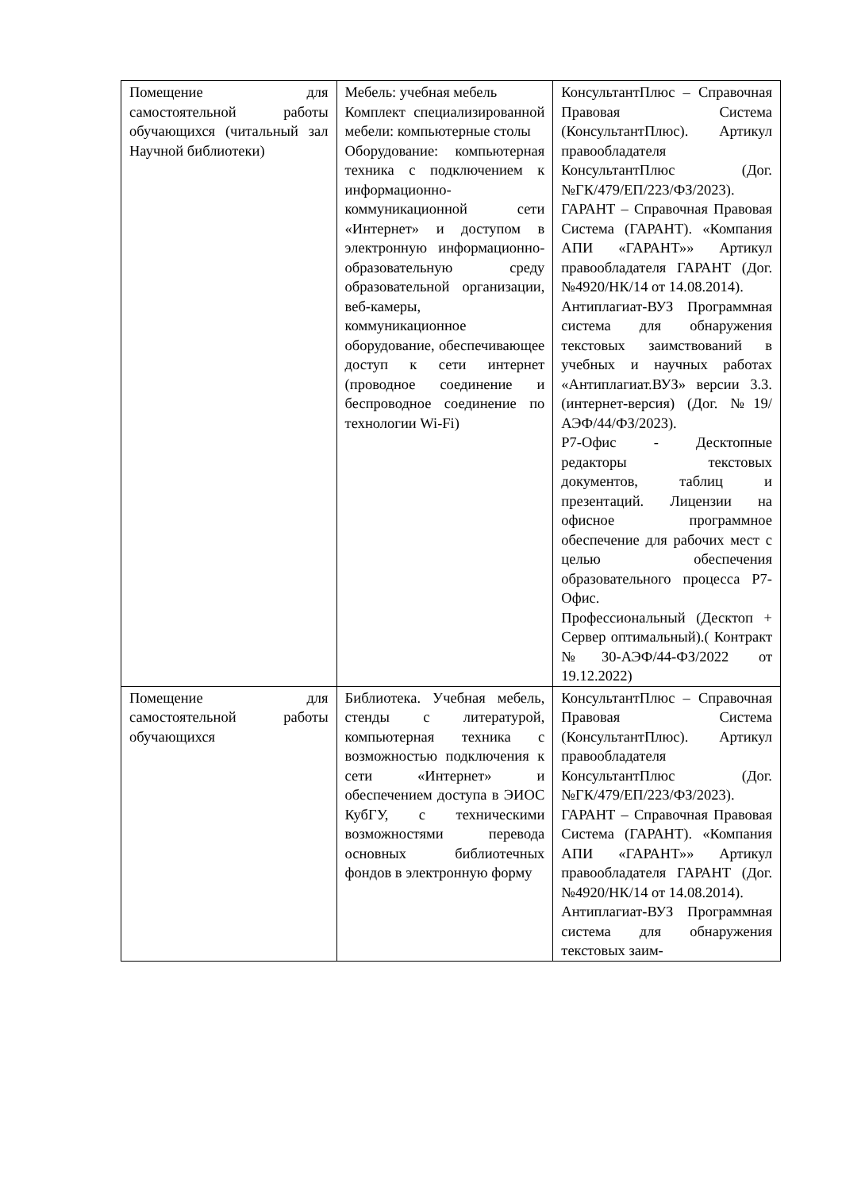| Помещение для самостоятельной работы обучающихся (читальный зал Научной библиотеки) | Мебель: учебная мебель Комплект специализированной мебели: компьютерные столы Оборудование: компьютерная техника с подключением к информационно-коммуникационной сети «Интернет» и доступом в электронную информационно-образовательную среду образовательной организации, веб-камеры, коммуникационное оборудование, обеспечивающее доступ к сети интернет (проводное соединение и беспроводное соединение по технологии Wi-Fi) | КонсультантПлюс – Справочная Правовая Система (КонсультантПлюс). Артикул правообладателя КонсультантПлюс (Дог. №ГК/479/ЕП/223/ФЗ/2023). ГАРАНТ – Справочная Правовая Система (ГАРАНТ). «Компания АПИ «ГАРАНТ»» Артикул правообладателя ГАРАНТ (Дог. №4920/НК/14 от 14.08.2014). Антиплагиат-ВУЗ Программная система для обнаружения текстовых заимствований в учебных и научных работах «Антиплагиат.ВУЗ» версии 3.3. (интернет-версия) (Дог. №19/АЭФ/44/ФЗ/2023). Р7-Офис - Десктопные редакторы текстовых документов, таблиц и презентаций. Лицензии на офисное программное обеспечение для рабочих мест с целью обеспечения образовательного процесса Р7-Офис. Профессиональный (Десктоп + Сервер оптимальный).( Контракт №30-АЭФ/44-ФЗ/2022 от 19.12.2022) |
| Помещение для самостоятельной работы обучающихся | Библиотека. Учебная мебель, стенды с литературой, компьютерная техника с возможностью подключения к сети «Интернет» и обеспечением доступа в ЭИОС КубГУ, с техническими возможностями перевода основных библиотечных фондов в электронную форму | КонсультантПлюс – Справочная Правовая Система (КонсультантПлюс). Артикул правообладателя КонсультантПлюс (Дог. №ГК/479/ЕП/223/ФЗ/2023). ГАРАНТ – Справочная Правовая Система (ГАРАНТ). «Компания АПИ «ГАРАНТ»» Артикул правообладателя ГАРАНТ (Дог. №4920/НК/14 от 14.08.2014). Антиплагиат-ВУЗ Программная система для обнаружения текстовых заим- |